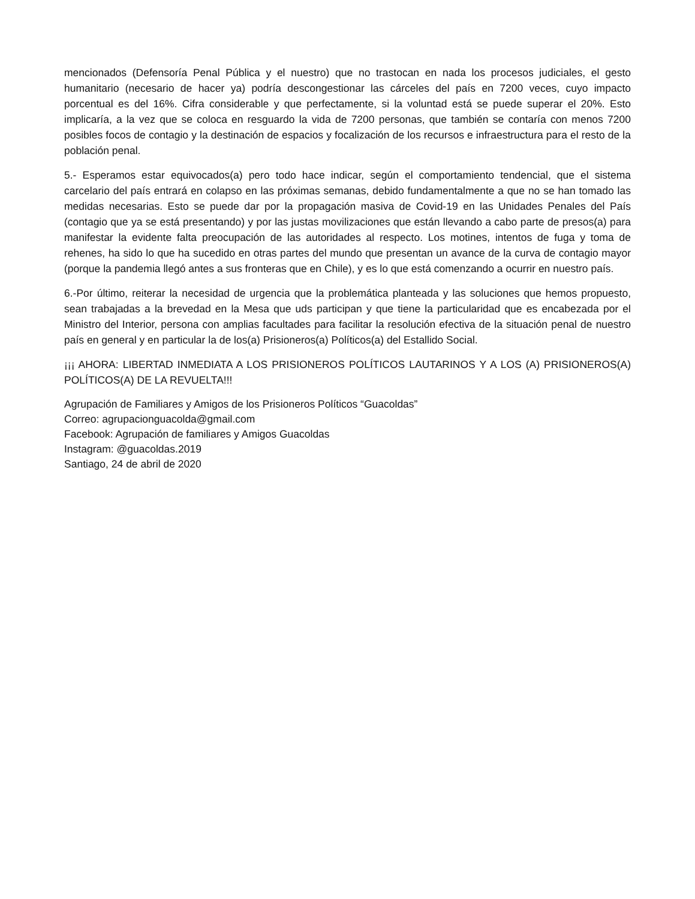mencionados (Defensoría Penal Pública y el nuestro) que no trastocan en nada los procesos judiciales, el gesto humanitario (necesario de hacer ya) podría descongestionar las cárceles del país en 7200 veces, cuyo impacto porcentual es del 16%. Cifra considerable y que perfectamente, si la voluntad está se puede superar el 20%. Esto implicaría, a la vez que se coloca en resguardo la vida de 7200 personas, que también se contaría con menos 7200 posibles focos de contagio y la destinación de espacios y focalización de los recursos e infraestructura para el resto de la población penal.
5.- Esperamos estar equivocados(a) pero todo hace indicar, según el comportamiento tendencial, que el sistema carcelario del país entrará en colapso en las próximas semanas, debido fundamentalmente a que no se han tomado las medidas necesarias. Esto se puede dar por la propagación masiva de Covid-19 en las Unidades Penales del País (contagio que ya se está presentando) y por las justas movilizaciones que están llevando a cabo parte de presos(a) para manifestar la evidente falta preocupación de las autoridades al respecto. Los motines, intentos de fuga y toma de rehenes, ha sido lo que ha sucedido en otras partes del mundo que presentan un avance de la curva de contagio mayor (porque la pandemia llegó antes a sus fronteras que en Chile), y es lo que está comenzando a ocurrir en nuestro país.
6.-Por último, reiterar la necesidad de urgencia que la problemática planteada y las soluciones que hemos propuesto, sean trabajadas a la brevedad en la Mesa que uds participan y que tiene la particularidad que es encabezada por el Ministro del Interior, persona con amplias facultades para facilitar la resolución efectiva de la situación penal de nuestro país en general y en particular la de los(a) Prisioneros(a) Políticos(a) del Estallido Social.
¡¡¡ AHORA: LIBERTAD INMEDIATA A LOS PRISIONEROS POLÍTICOS LAUTARINOS Y A LOS (A) PRISIONEROS(A) POLÍTICOS(A) DE LA REVUELTA!!!
Agrupación de Familiares y Amigos de los Prisioneros Políticos “Guacoldas”
Correo: agrupacionguacolda@gmail.com
Facebook: Agrupación de familiares y Amigos Guacoldas
Instagram: @guacoldas.2019
Santiago, 24 de abril de 2020